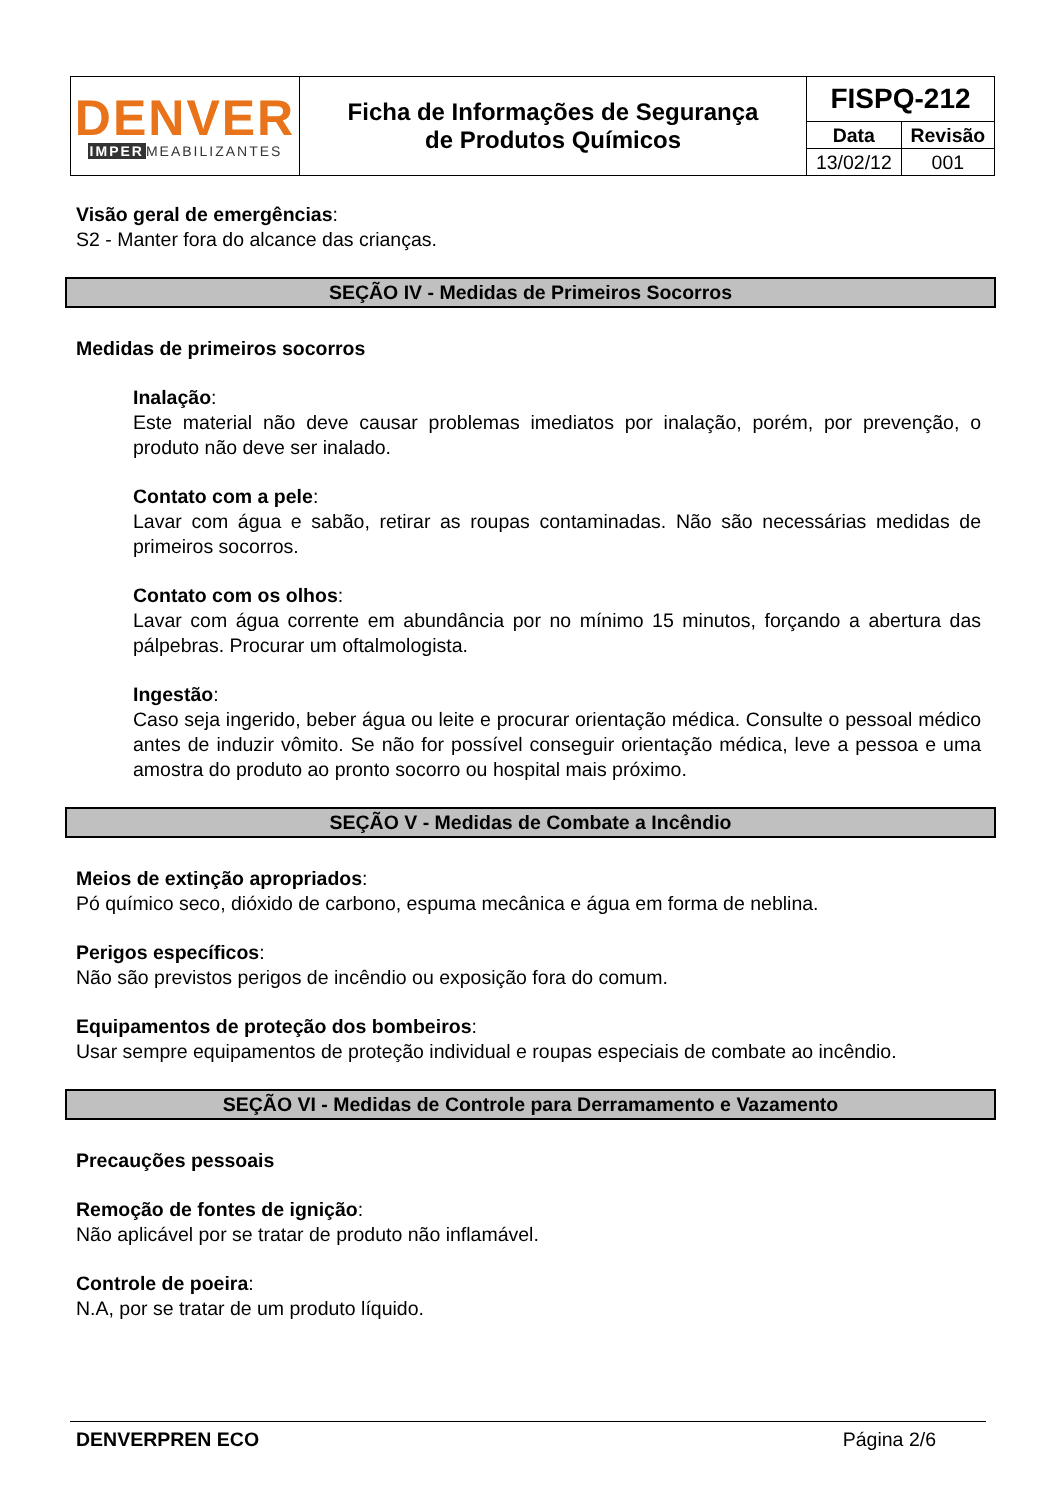| DENVER IMPER MEABILIZANTES | Ficha de Informações de Segurança de Produtos Químicos | FISPQ-212 | |
| | | Data | Revisão |
| | | 13/02/12 | 001 |
Visão geral de emergências:
S2 - Manter fora do alcance das crianças.
SEÇÃO IV - Medidas de Primeiros Socorros
Medidas de primeiros socorros
Inalação:
Este material não deve causar problemas imediatos por inalação, porém, por prevenção, o produto não deve ser inalado.
Contato com a pele:
Lavar com água e sabão, retirar as roupas contaminadas. Não são necessárias medidas de primeiros socorros.
Contato com os olhos:
Lavar com água corrente em abundância por no mínimo 15 minutos, forçando a abertura das pálpebras. Procurar um oftalmologista.
Ingestão:
Caso seja ingerido, beber água ou leite e procurar orientação médica. Consulte o pessoal médico antes de induzir vômito. Se não for possível conseguir orientação médica, leve a pessoa e uma amostra do produto ao pronto socorro ou hospital mais próximo.
SEÇÃO V - Medidas de Combate a Incêndio
Meios de extinção apropriados:
Pó químico seco, dióxido de carbono, espuma mecânica e água em forma de neblina.
Perigos específicos:
Não são previstos perigos de incêndio ou exposição fora do comum.
Equipamentos de proteção dos bombeiros:
Usar sempre equipamentos de proteção individual e roupas especiais de combate ao incêndio.
SEÇÃO VI - Medidas de Controle para Derramamento e Vazamento
Precauções pessoais
Remoção de fontes de ignição:
Não aplicável por se tratar de produto não inflamável.
Controle de poeira:
N.A, por se tratar de um produto líquido.
DENVERPREN ECO Página 2/6